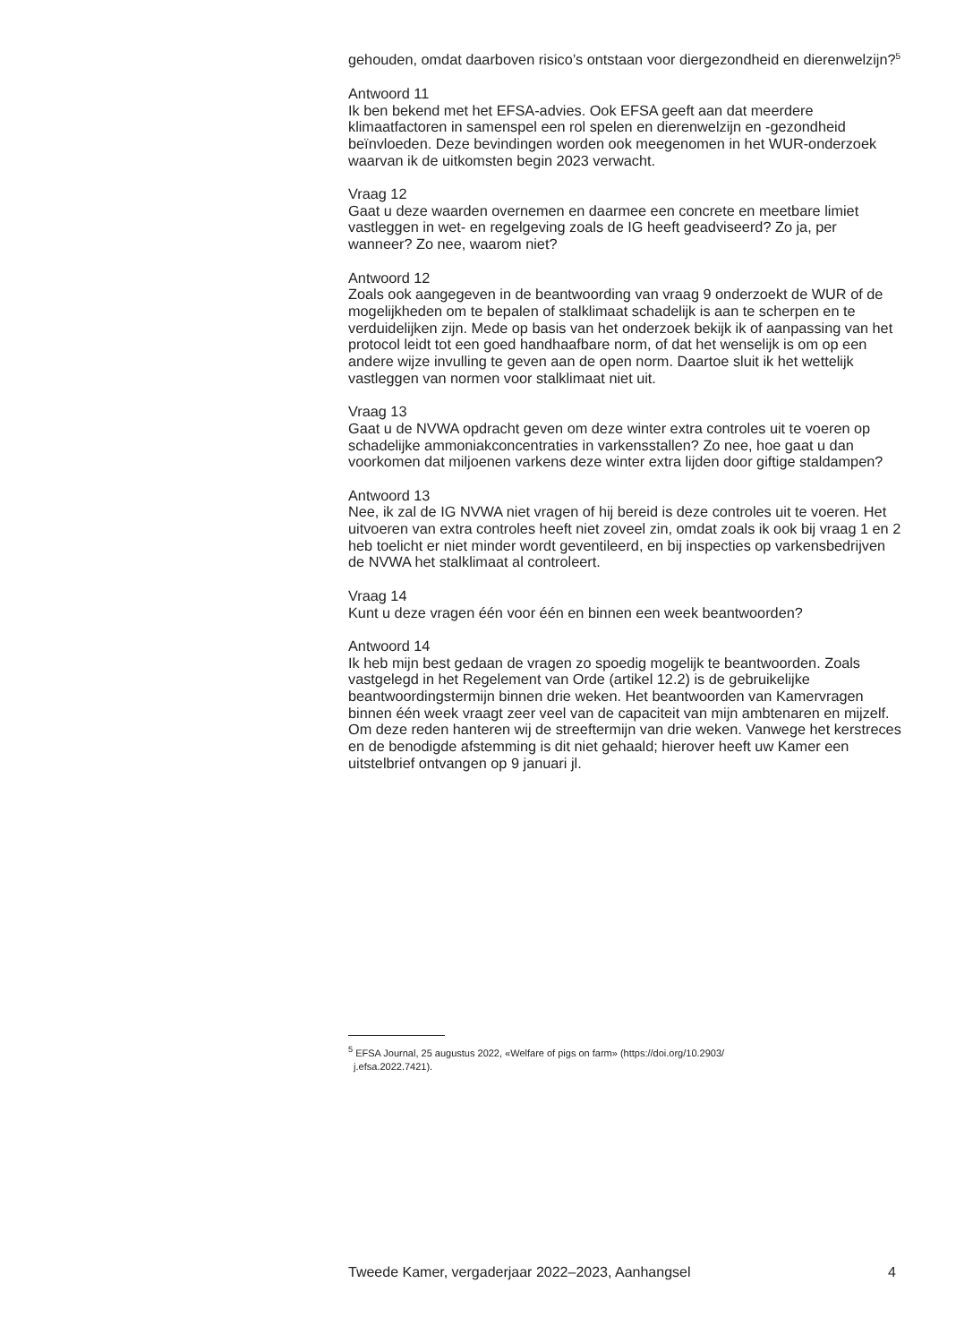gehouden, omdat daarboven risico’s ontstaan voor diergezondheid en dierenwelzijn?<sup>5</sup>
Antwoord 11
Ik ben bekend met het EFSA-advies. Ook EFSA geeft aan dat meerdere klimaatfactoren in samenspel een rol spelen en dierenwelzijn en -gezondheid beïnvloeden. Deze bevindingen worden ook meegenomen in het WUR-onderzoek waarvan ik de uitkomsten begin 2023 verwacht.
Vraag 12
Gaat u deze waarden overnemen en daarmee een concrete en meetbare limiet vastleggen in wet- en regelgeving zoals de IG heeft geadviseerd? Zo ja, per wanneer? Zo nee, waarom niet?
Antwoord 12
Zoals ook aangegeven in de beantwoording van vraag 9 onderzoekt de WUR of de mogelijkheden om te bepalen of stalklimaat schadelijk is aan te scherpen en te verduidelijken zijn. Mede op basis van het onderzoek bekijk ik of aanpassing van het protocol leidt tot een goed handhaafbare norm, of dat het wenselijk is om op een andere wijze invulling te geven aan de open norm. Daartoe sluit ik het wettelijk vastleggen van normen voor stalklimaat niet uit.
Vraag 13
Gaat u de NVWA opdracht geven om deze winter extra controles uit te voeren op schadelijke ammoniakconcentraties in varkensstallen? Zo nee, hoe gaat u dan voorkomen dat miljoenen varkens deze winter extra lijden door giftige staldampen?
Antwoord 13
Nee, ik zal de IG NVWA niet vragen of hij bereid is deze controles uit te voeren. Het uitvoeren van extra controles heeft niet zoveel zin, omdat zoals ik ook bij vraag 1 en 2 heb toelicht er niet minder wordt geventileerd, en bij inspecties op varkensbedrijven de NVWA het stalklimaat al controleert.
Vraag 14
Kunt u deze vragen één voor één en binnen een week beantwoorden?
Antwoord 14
Ik heb mijn best gedaan de vragen zo spoedig mogelijk te beantwoorden. Zoals vastgelegd in het Regelement van Orde (artikel 12.2) is de gebruikelijke beantwoordingstermijn binnen drie weken. Het beantwoorden van Kamervragen binnen één week vraagt zeer veel van de capaciteit van mijn ambtenaren en mijzelf. Om deze reden hanteren wij de streeftermijn van drie weken. Vanwege het kerstreces en de benodigde afstemming is dit niet gehaald; hierover heeft uw Kamer een uitstelbrief ontvangen op 9 januari jl.
<sup>5</sup> EFSA Journal, 25 augustus 2022, «Welfare of pigs on farm» (https://doi.org/10.2903/
j.efsa.2022.7421).
Tweede Kamer, vergaderjaar 2022–2023, Aanhangsel 4